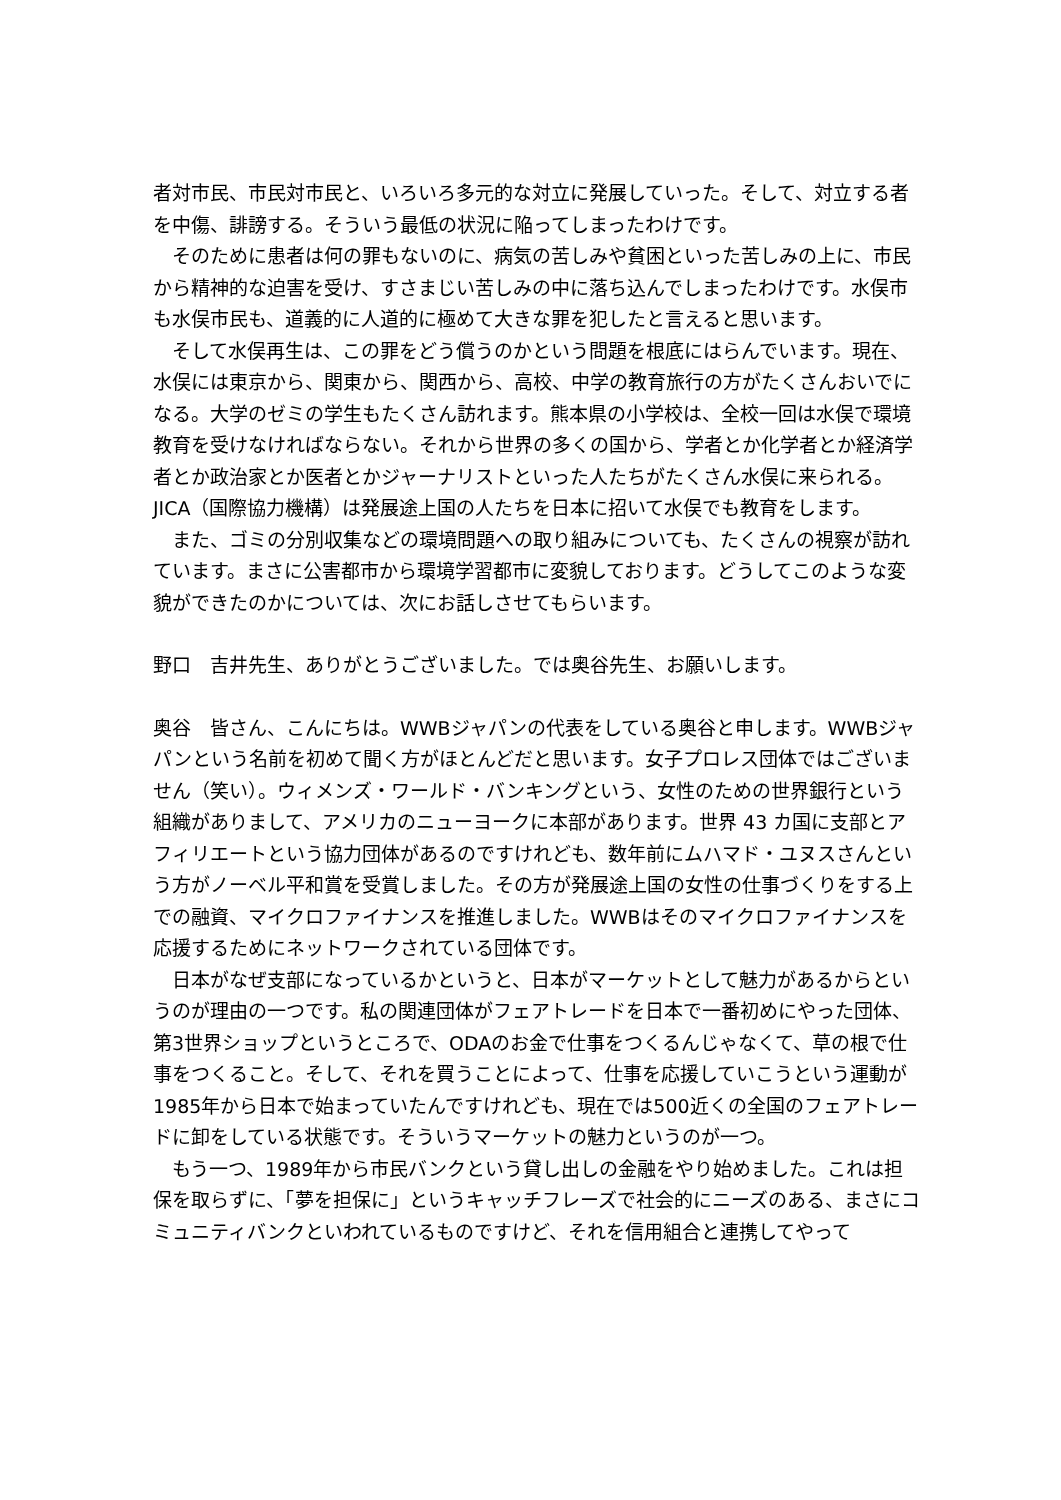者対市民、市民対市民と、いろいろ多元的な対立に発展していった。そして、対立する者を中傷、誹謗する。そういう最低の状況に陥ってしまったわけです。
　そのために患者は何の罪もないのに、病気の苦しみや貧困といった苦しみの上に、市民から精神的な迫害を受け、すさまじい苦しみの中に落ち込んでしまったわけです。水俣市も水俣市民も、道義的に人道的に極めて大きな罪を犯したと言えると思います。
　そして水俣再生は、この罪をどう償うのかという問題を根底にはらんでいます。現在、水俣には東京から、関東から、関西から、高校、中学の教育旅行の方がたくさんおいでになる。大学のゼミの学生もたくさん訪れます。熊本県の小学校は、全校一回は水俣で環境教育を受けなければならない。それから世界の多くの国から、学者とか化学者とか経済学者とか政治家とか医者とかジャーナリストといった人たちがたくさん水俣に来られる。JICA（国際協力機構）は発展途上国の人たちを日本に招いて水俣でも教育をします。
　また、ゴミの分別収集などの環境問題への取り組みについても、たくさんの視察が訪れています。まさに公害都市から環境学習都市に変貌しております。どうしてこのような変貌ができたのかについては、次にお話しさせてもらいます。
野口　吉井先生、ありがとうございました。では奥谷先生、お願いします。
奥谷　皆さん、こんにちは。WWBジャパンの代表をしている奥谷と申します。WWBジャパンという名前を初めて聞く方がほとんどだと思います。女子プロレス団体ではございません（笑い）。ウィメンズ・ワールド・バンキングという、女性のための世界銀行という組織がありまして、アメリカのニューヨークに本部があります。世界 43 カ国に支部とアフィリエートという協力団体があるのですけれども、数年前にムハマド・ユヌスさんという方がノーベル平和賞を受賞しました。その方が発展途上国の女性の仕事づくりをする上での融資、マイクロファイナンスを推進しました。WWBはそのマイクロファイナンスを応援するためにネットワークされている団体です。
　日本がなぜ支部になっているかというと、日本がマーケットとして魅力があるからというのが理由の一つです。私の関連団体がフェアトレードを日本で一番初めにやった団体、第3世界ショップというところで、ODAのお金で仕事をつくるんじゃなくて、草の根で仕事をつくること。そして、それを買うことによって、仕事を応援していこうという運動が1985年から日本で始まっていたんですけれども、現在では500近くの全国のフェアトレードに卸をしている状態です。そういうマーケットの魅力というのが一つ。
　もう一つ、1989年から市民バンクという貸し出しの金融をやり始めました。これは担保を取らずに、「夢を担保に」というキャッチフレーズで社会的にニーズのある、まさにコミュニティバンクといわれているものですけど、それを信用組合と連携してやって